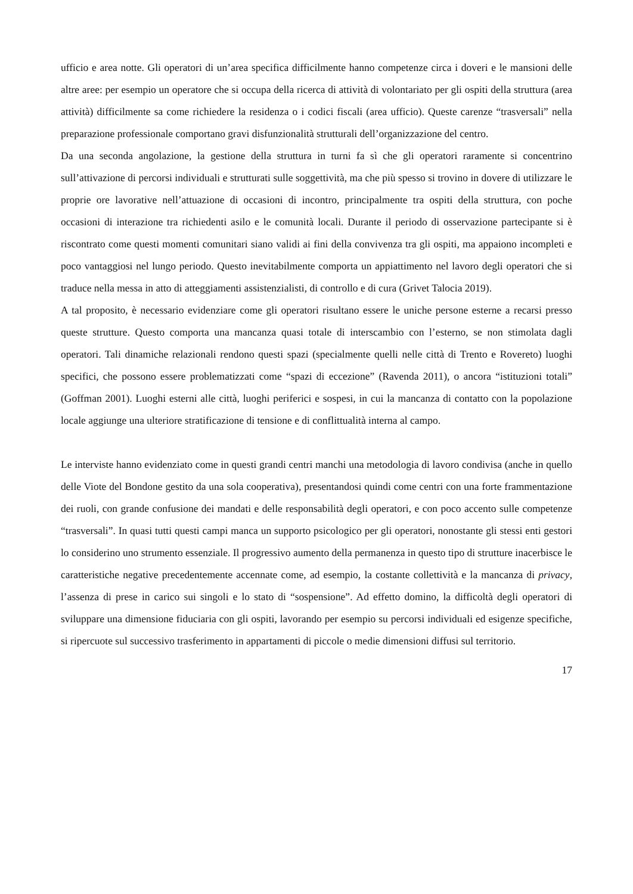ufficio e area notte. Gli operatori di un’area specifica difficilmente hanno competenze circa i doveri e le mansioni delle altre aree: per esempio un operatore che si occupa della ricerca di attività di volontariato per gli ospiti della struttura (area attività) difficilmente sa come richiedere la residenza o i codici fiscali (area ufficio). Queste carenze “trasversali” nella preparazione professionale comportano gravi disfunzionalità strutturali dell’organizzazione del centro.
Da una seconda angolazione, la gestione della struttura in turni fa sì che gli operatori raramente si concentrino sull’attivazione di percorsi individuali e strutturati sulle soggettività, ma che più spesso si trovino in dovere di utilizzare le proprie ore lavorative nell’attuazione di occasioni di incontro, principalmente tra ospiti della struttura, con poche occasioni di interazione tra richiedenti asilo e le comunità locali. Durante il periodo di osservazione partecipante si è riscontrato come questi momenti comunitari siano validi ai fini della convivenza tra gli ospiti, ma appaiono incompleti e poco vantaggiosi nel lungo periodo. Questo inevitabilmente comporta un appiattimento nel lavoro degli operatori che si traduce nella messa in atto di atteggiamenti assistenzialisti, di controllo e di cura (Grivet Talocia 2019).
A tal proposito, è necessario evidenziare come gli operatori risultano essere le uniche persone esterne a recarsi presso queste strutture. Questo comporta una mancanza quasi totale di interscambio con l’esterno, se non stimolata dagli operatori. Tali dinamiche relazionali rendono questi spazi (specialmente quelli nelle città di Trento e Rovereto) luoghi specifici, che possono essere problematizzati come “spazi di eccezione” (Ravenda 2011), o ancora “istituzioni totali” (Goffman 2001). Luoghi esterni alle città, luoghi periferici e sospesi, in cui la mancanza di contatto con la popolazione locale aggiunge una ulteriore stratificazione di tensione e di conflittualità interna al campo.
Le interviste hanno evidenziato come in questi grandi centri manchi una metodologia di lavoro condivisa (anche in quello delle Viote del Bondone gestito da una sola cooperativa), presentandosi quindi come centri con una forte frammentazione dei ruoli, con grande confusione dei mandati e delle responsabilità degli operatori, e con poco accento sulle competenze “trasversali”. In quasi tutti questi campi manca un supporto psicologico per gli operatori, nonostante gli stessi enti gestori lo considerino uno strumento essenziale. Il progressivo aumento della permanenza in questo tipo di strutture inacerbisce le caratteristiche negative precedentemente accennate come, ad esempio, la costante collettività e la mancanza di privacy, l’assenza di prese in carico sui singoli e lo stato di “sospensione”. Ad effetto domino, la difficoltà degli operatori di sviluppare una dimensione fiduciaria con gli ospiti, lavorando per esempio su percorsi individuali ed esigenze specifiche, si ripercuote sul successivo trasferimento in appartamenti di piccole o medie dimensioni diffusi sul territorio.
17